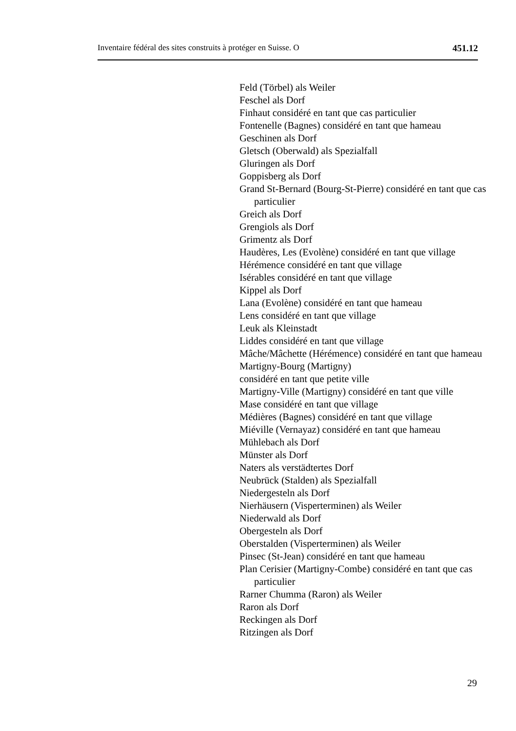Inventaire fédéral des sites construits à protéger en Suisse. O 451.12
Feld (Törbel) als Weiler
Feschel als Dorf
Finhaut considéré en tant que cas particulier
Fontenelle (Bagnes) considéré en tant que hameau
Geschinen als Dorf
Gletsch (Oberwald) als Spezialfall
Gluringen als Dorf
Goppisberg als Dorf
Grand St-Bernard (Bourg-St-Pierre) considéré en tant que cas particulier
Greich als Dorf
Grengiols als Dorf
Grimentz als Dorf
Haudères, Les (Evolène) considéré en tant que village
Hérémence considéré en tant que village
Isérables considéré en tant que village
Kippel als Dorf
Lana (Evolène) considéré en tant que hameau
Lens considéré en tant que village
Leuk als Kleinstadt
Liddes considéré en tant que village
Mâche/Mâchette (Hérémence) considéré en tant que hameau
Martigny-Bourg (Martigny)
considéré en tant que petite ville
Martigny-Ville (Martigny) considéré en tant que ville
Mase considéré en tant que village
Médières (Bagnes) considéré en tant que village
Miéville (Vernayaz) considéré en tant que hameau
Mühlebach als Dorf
Münster als Dorf
Naters als verstädtertes Dorf
Neubrück (Stalden) als Spezialfall
Niedergesteln als Dorf
Nierhäusern (Visperterminen) als Weiler
Niederwald als Dorf
Obergesteln als Dorf
Oberstalden (Visperterminen) als Weiler
Pinsec (St-Jean) considéré en tant que hameau
Plan Cerisier (Martigny-Combe) considéré en tant que cas particulier
Rarner Chumma (Raron) als Weiler
Raron als Dorf
Reckingen als Dorf
Ritzingen als Dorf
29